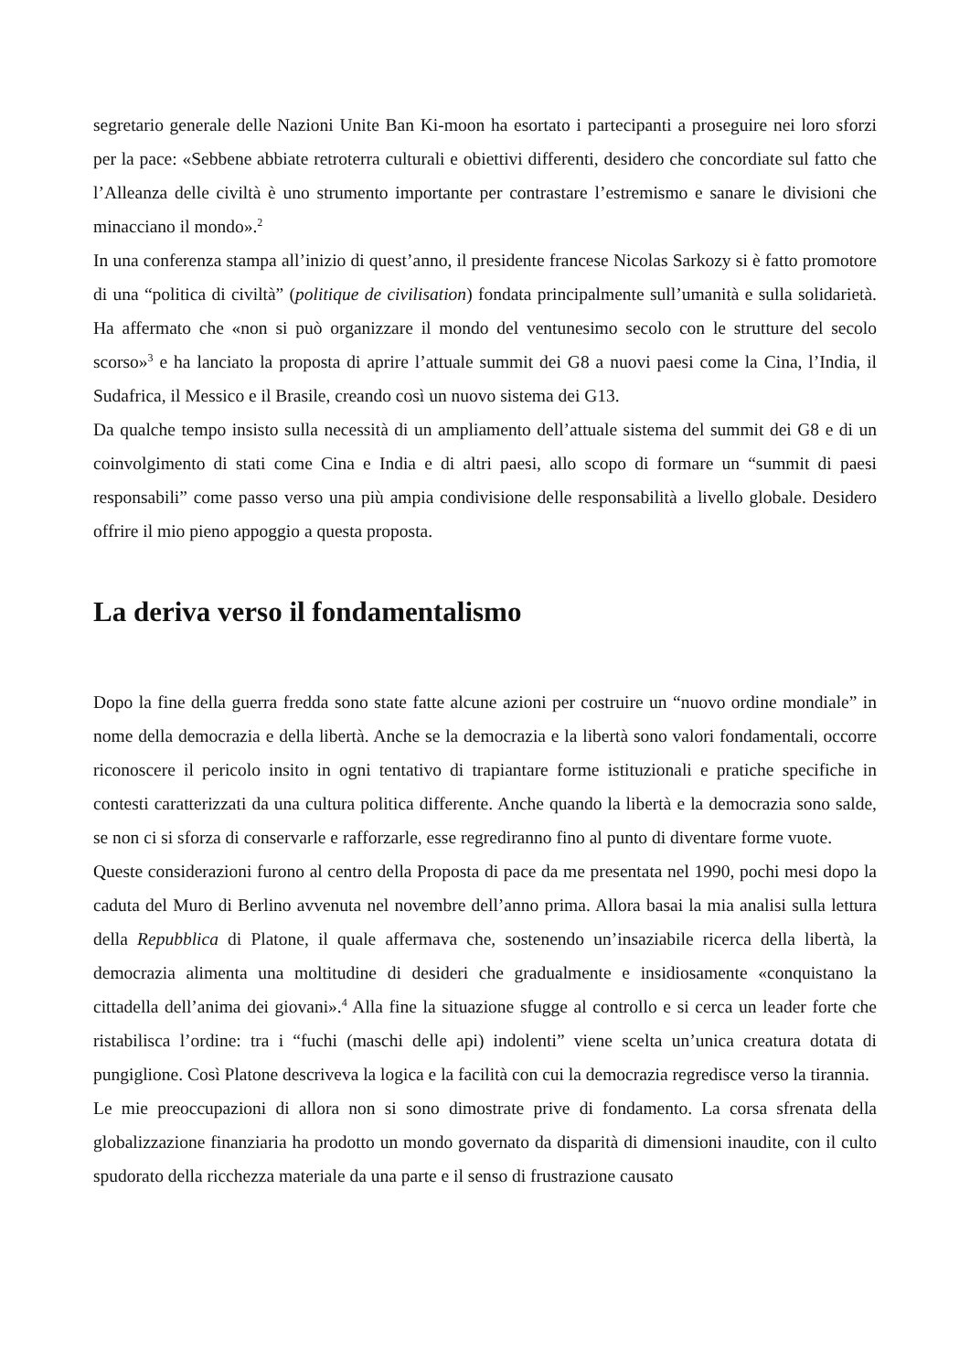segretario generale delle Nazioni Unite Ban Ki-moon ha esortato i partecipanti a proseguire nei loro sforzi per la pace: «Sebbene abbiate retroterra culturali e obiettivi differenti, desidero che concordiate sul fatto che l’Alleanza delle civiltà è uno strumento importante per contrastare l’estremismo e sanare le divisioni che minacciano il mondo».<sup>2</sup>
In una conferenza stampa all’inizio di quest’anno, il presidente francese Nicolas Sarkozy si è fatto promotore di una “politica di civiltà” (politique de civilisation) fondata principalmente sull’umanità e sulla solidarietà. Ha affermato che «non si può organizzare il mondo del ventunesimo secolo con le strutture del secolo scorso»<sup>3</sup> e ha lanciato la proposta di aprire l’attuale summit dei G8 a nuovi paesi come la Cina, l’India, il Sudafrica, il Messico e il Brasile, creando così un nuovo sistema dei G13.
Da qualche tempo insisto sulla necessità di un ampliamento dell’attuale sistema del summit dei G8 e di un coinvolgimento di stati come Cina e India e di altri paesi, allo scopo di formare un “summit di paesi responsabili” come passo verso una più ampia condivisione delle responsabilità a livello globale. Desidero offrire il mio pieno appoggio a questa proposta.
La deriva verso il fondamentalismo
Dopo la fine della guerra fredda sono state fatte alcune azioni per costruire un “nuovo ordine mondiale” in nome della democrazia e della libertà. Anche se la democrazia e la libertà sono valori fondamentali, occorre riconoscere il pericolo insito in ogni tentativo di trapiantare forme istituzionali e pratiche specifiche in contesti caratterizzati da una cultura politica differente. Anche quando la libertà e la democrazia sono salde, se non ci si sforza di conservarle e rafforzarle, esse regrediranno fino al punto di diventare forme vuote.
Queste considerazioni furono al centro della Proposta di pace da me presentata nel 1990, pochi mesi dopo la caduta del Muro di Berlino avvenuta nel novembre dell’anno prima. Allora basai la mia analisi sulla lettura della Repubblica di Platone, il quale affermava che, sostenendo un’insaziabile ricerca della libertà, la democrazia alimenta una moltitudine di desideri che gradualmente e insidiosamente «conquistano la cittadella dell’anima dei giovani».<sup>4</sup> Alla fine la situazione sfugge al controllo e si cerca un leader forte che ristabilisca l’ordine: tra i “fuchi (maschi delle api) indolenti” viene scelta un’unica creatura dotata di pungiglione. Così Platone descriveva la logica e la facilità con cui la democrazia regredisce verso la tirannia.
Le mie preoccupazioni di allora non si sono dimostrate prive di fondamento. La corsa sfrenata della globalizzazione finanziaria ha prodotto un mondo governato da disparità di dimensioni inaudite, con il culto spudorato della ricchezza materiale da una parte e il senso di frustrazione causato